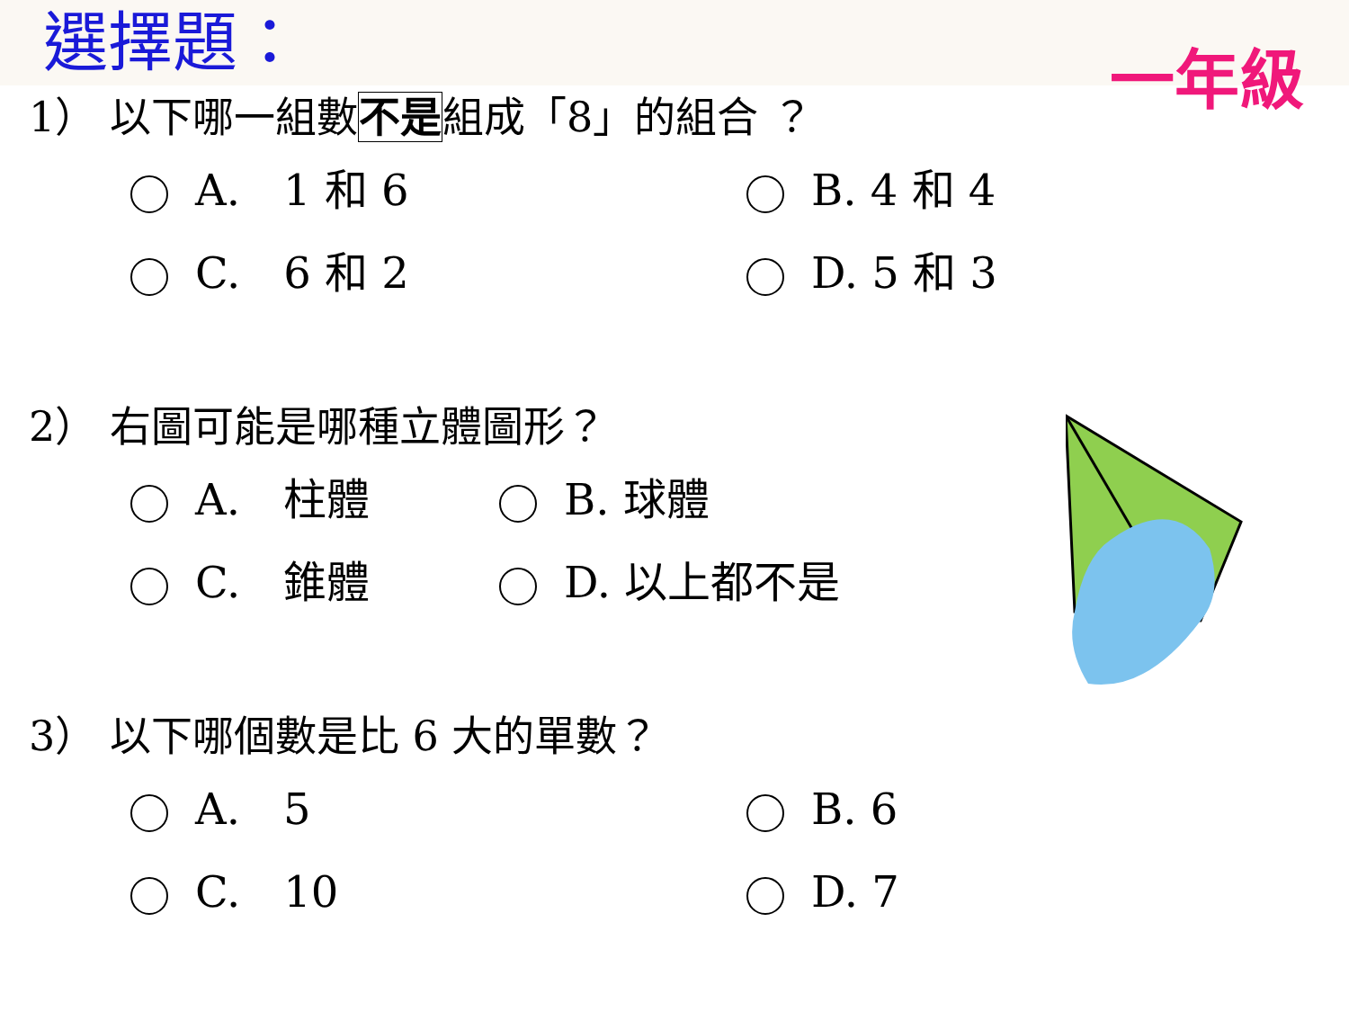選擇題：
一年級
1） 以下哪一組數不是組成「8」的組合 ？
A.　1 和 6
B. 4 和 4
C.　6 和 2
D. 5 和 3
2） 右圖可能是哪種立體圖形？
A.　柱體
B. 球體
C.　錐體
D. 以上都不是
3） 以下哪個數是比 6 大的單數？
A.　5
B. 6
C.　10
D. 7